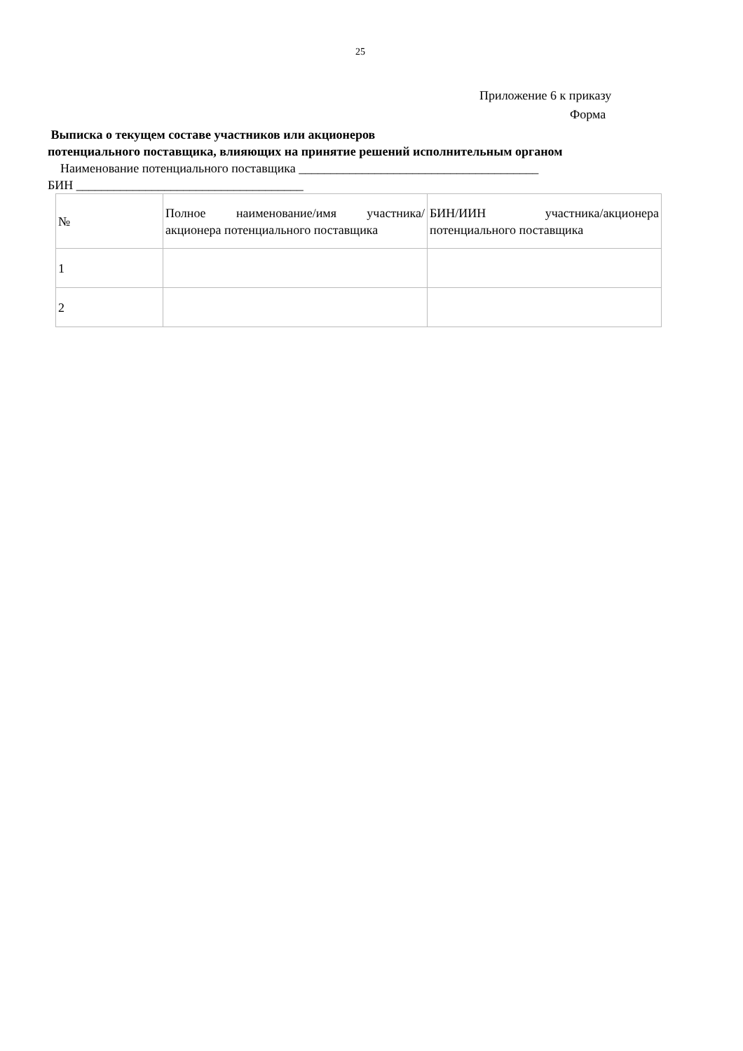25
Приложение 6 к приказу
Форма
Выписка о текущем составе участников или акционеров
потенциального поставщика, влияющих на принятие решений исполнительным органом
Наименование потенциального поставщика ______________________________________
БИН ____________________________________
| № | Полное наименование/имя участника/акционера потенциального поставщика | БИН/ИИН участника/акционера потенциального поставщика |
| 1 | | |
| 2 | | |